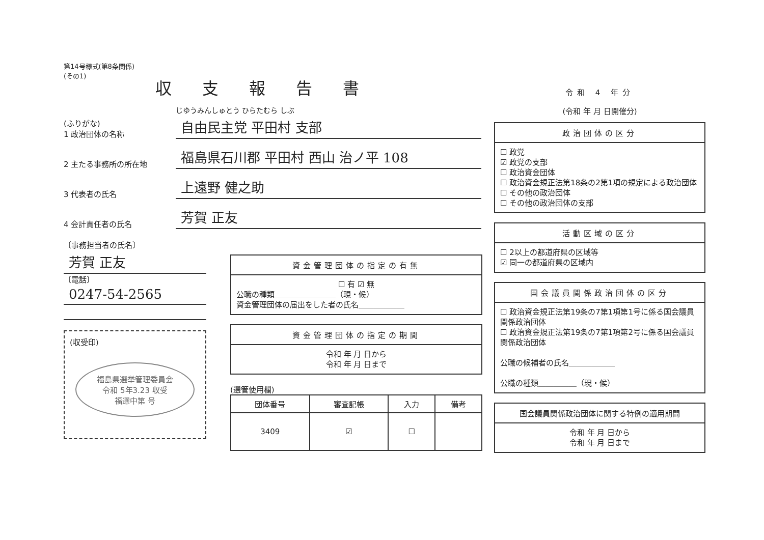第14号様式(第8条関係)
(その1)
収支報告書
(ふりがな)
1 政治団体の名称
じゆうみんしゅとう ひらたむら しぶ
自由民主党 平田村 支部
2 主たる事務所の所在地
福島県石川郡 平田村 西山 治ノ平 108
3 代表者の氏名
上遠野 健之助
4 会計責任者の氏名
芳賀 正友
〔事務担当者の氏名〕
芳賀 正友
〔電話〕
0247-54-2565
(収受印)
福島県選挙管理委員会
令和 5年3.23 収受
福選中第 号
資金管理団体の指定の有無
☐ 有 ☑ 無
公職の種類＿＿＿＿＿＿＿＿（現・候）
資金管理団体の届出をした者の氏名＿＿＿＿＿＿
資金管理団体の指定の期間
令和 年 月 日から
令和 年 月 日まで
(選管使用欄)
| 団体番号 | 審査記帳 | 入力 | 備考 |
| --- | --- | --- | --- |
| 3409 | ☑ | ☐ | |
令和 4 年分
(令和 年 月 日開催分)
政治団体の区分
☐ 政党
☑ 政党の支部
☐ 政治資金団体
☐ 政治資金規正法第18条の2第1項の規定による政治団体
☐ その他の政治団体
☐ その他の政治団体の支部
活動区域の区分
☐ 2以上の都道府県の区域等
☑ 同一の都道府県の区域内
国会議員関係政治団体の区分
☐ 政治資金規正法第19条の7第1項第1号に係る国会議員関係政治団体
☐ 政治資金規正法第19条の7第1項第2号に係る国会議員関係政治団体
公職の候補者の氏名＿＿＿＿＿＿
公職の種類＿＿＿＿＿（現・候）
国会議員関係政治団体に関する特例の適用期間
令和 年 月 日から
令和 年 月 日まで